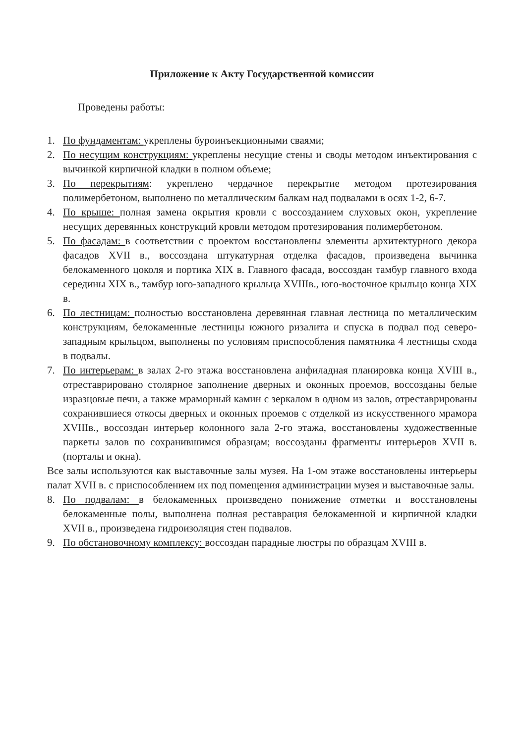Приложение к Акту Государственной комиссии
Проведены работы:
1. По фундаментам: укреплены буроинъекционными сваями;
2. По несущим конструкциям: укреплены несущие стены и своды методом инъектирования с вычинкой кирпичной кладки в полном объеме;
3. По перекрытиям: укреплено чердачное перекрытие методом протезирования полимербетоном, выполнено по металлическим балкам над подвалами в осях 1-2, 6-7.
4. По крыше: полная замена окрытия кровли с воссозданием слуховых окон, укрепление несущих деревянных конструкций кровли методом протезирования полимербетоном.
5. По фасадам: в соответствии с проектом восстановлены элементы архитектурного декора фасадов XVII в., воссоздана штукатурная отделка фасадов, произведена вычинка белокаменного цоколя и портика XIX в. Главного фасада, воссоздан тамбур главного входа середины XIX в., тамбур юго-западного крыльца XVIIIв., юго-восточное крыльцо конца XIX в.
6. По лестницам: полностью восстановлена деревянная главная лестница по металлическим конструкциям, белокаменные лестницы южного ризалита и спуска в подвал под северо-западным крыльцом, выполнены по условиям приспособления памятника 4 лестницы схода в подвалы.
7. По интерьерам: в залах 2-го этажа восстановлена анфиладная планировка конца XVIII в., отреставрировано столярное заполнение дверных и оконных проемов, воссозданы белые изразцовые печи, а также мраморный камин с зеркалом в одном из залов, отреставрированы сохранившиеся откосы дверных и оконных проемов с отделкой из искусственного мрамора XVIIIв., воссоздан интерьер колонного зала 2-го этажа, восстановлены художественные паркеты залов по сохранившимся образцам; воссозданы фрагменты интерьеров XVII в. (порталы и окна).
Все залы используются как выставочные залы музея. На 1-ом этаже восстановлены интерьеры палат XVII в. с приспособлением их под помещения администрации музея и выставочные залы.
8. По подвалам: в белокаменных произведено понижение отметки и восстановлены белокаменные полы, выполнена полная реставрация белокаменной и кирпичной кладки XVII в., произведена гидроизоляция стен подвалов.
9. По обстановочному комплексу: воссоздан парадные люстры по образцам XVIII в.